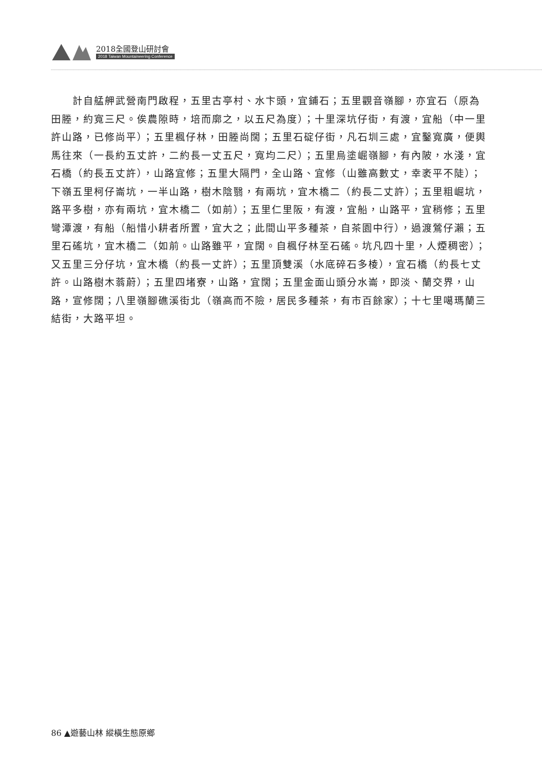2018全國登山研討會
2018 Taiwan Mountaineering Conference
計自艋舺武營南門啟程，五里古亭村、水卞頭，宜鋪石；五里觀音嶺腳，亦宜石（原為田塍，約寬三尺。俟農隙時，培而廓之，以五尺為度）；十里深坑仔街，有渡，宜船（中一里許山路，已修尚平）；五里楓仔林，田塍尚闊；五里石碇仔街，凡石圳三處，宜鑿寬廣，便輿馬往來（一長約五丈許，二約長一丈五尺，寬均二尺）；五里烏塗崛嶺腳，有內陂，水淺，宜石橋（約長五丈許），山路宜修；五里大隔門，全山路、宜修（山雖高數丈，幸袤平不陡）；下嶺五里柯仔崙坑，一半山路，樹木陰翳，有兩坑，宜木橋二（約長二丈許）；五里粗崛坑，路平多樹，亦有兩坑，宜木橋二（如前）；五里仁里阪，有渡，宜船，山路平，宜稍修；五里彎潭渡，有船（船惜小耕者所置，宜大之；此間山平多種茶，自茶園中行），過渡鶯仔瀨；五里石磘坑，宜木橋二（如前。山路雖平，宜闊。自楓仔林至石磘。坑凡四十里，人煙稠密）；又五里三分仔坑，宜木橋（約長一丈許）；五里頂雙溪（水底碎石多棱），宜石橋（約長七丈許。山路樹木蓊蔚）；五里四堵寮，山路，宜闊；五里金面山頭分水崙，即淡、蘭交界，山路，宣修闊；八里嶺腳礁溪街北（嶺高而不險，居民多種茶，有市百餘家）；十七里噶瑪蘭三結街，大路平坦。
86 ▲遊藝山林 縱橫生態原鄉